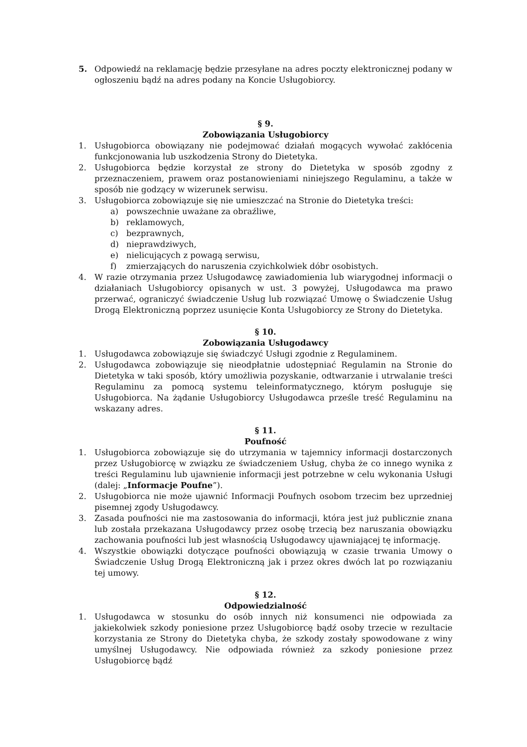5. Odpowiedź na reklamację będzie przesyłane na adres poczty elektronicznej podany w ogłoszeniu bądź na adres podany na Koncie Usługobiorcy.
§ 9.
Zobowiązania Usługobiorcy
1. Usługobiorca obowiązany nie podejmować działań mogących wywołać zakłócenia funkcjonowania lub uszkodzenia Strony do Dietetyka.
2. Usługobiorca będzie korzystał ze strony do Dietetyka w sposób zgodny z przeznaczeniem, prawem oraz postanowieniami niniejszego Regulaminu, a także w sposób nie godzący w wizerunek serwisu.
3. Usługobiorca zobowiązuje się nie umieszczać na Stronie do Dietetyka treści:
a) powszechnie uważane za obraźliwe,
b) reklamowych,
c) bezprawnych,
d) nieprawdziwych,
e) nielicujących z powagą serwisu,
f) zmierzających do naruszenia czyichkolwiek dóbr osobistych.
4. W razie otrzymania przez Usługodawcę zawiadomienia lub wiarygodnej informacji o działaniach Usługobiorcy opisanych w ust. 3 powyżej, Usługodawca ma prawo przerwać, ograniczyć świadczenie Usług lub rozwiązać Umowę o Świadczenie Usług Drogą Elektroniczną poprzez usunięcie Konta Usługobiorcy ze Strony do Dietetyka.
§ 10.
Zobowiązania Usługodawcy
1. Usługodawca zobowiązuje się świadczyć Usługi zgodnie z Regulaminem.
2. Usługodawca zobowiązuje się nieodpłatnie udostępniać Regulamin na Stronie do Dietetyka w taki sposób, który umożliwia pozyskanie, odtwarzanie i utrwalanie treści Regulaminu za pomocą systemu teleinformatycznego, którym posługuje się Usługobiorca. Na żądanie Usługobiorcy Usługodawca prześle treść Regulaminu na wskazany adres.
§ 11.
Poufność
1. Usługobiorca zobowiązuje się do utrzymania w tajemnicy informacji dostarczonych przez Usługobiorcę w związku ze świadczeniem Usług, chyba że co innego wynika z treści Regulaminu lub ujawnienie informacji jest potrzebne w celu wykonania Usługi (dalej: „Informacje Poufne”).
2. Usługobiorca nie może ujawnić Informacji Poufnych osobom trzecim bez uprzedniej pisemnej zgody Usługodawcy.
3. Zasada poufności nie ma zastosowania do informacji, która jest już publicznie znana lub została przekazana Usługodawcy przez osobę trzecią bez naruszania obowiązku zachowania poufności lub jest własnością Usługodawcy ujawniającej tę informację.
4. Wszystkie obowiązki dotyczące poufności obowiązują w czasie trwania Umowy o Świadczenie Usług Drogą Elektroniczną jak i przez okres dwóch lat po rozwiązaniu tej umowy.
§ 12.
Odpowiedzialność
1. Usługodawca w stosunku do osób innych niż konsumenci nie odpowiada za jakiekolwiek szkody poniesione przez Usługobiorcę bądź osoby trzecie w rezultacie korzystania ze Strony do Dietetyka chyba, że szkody zostały spowodowane z winy umyślnej Usługodawcy. Nie odpowiada również za szkody poniesione przez Usługobiorcę bądź